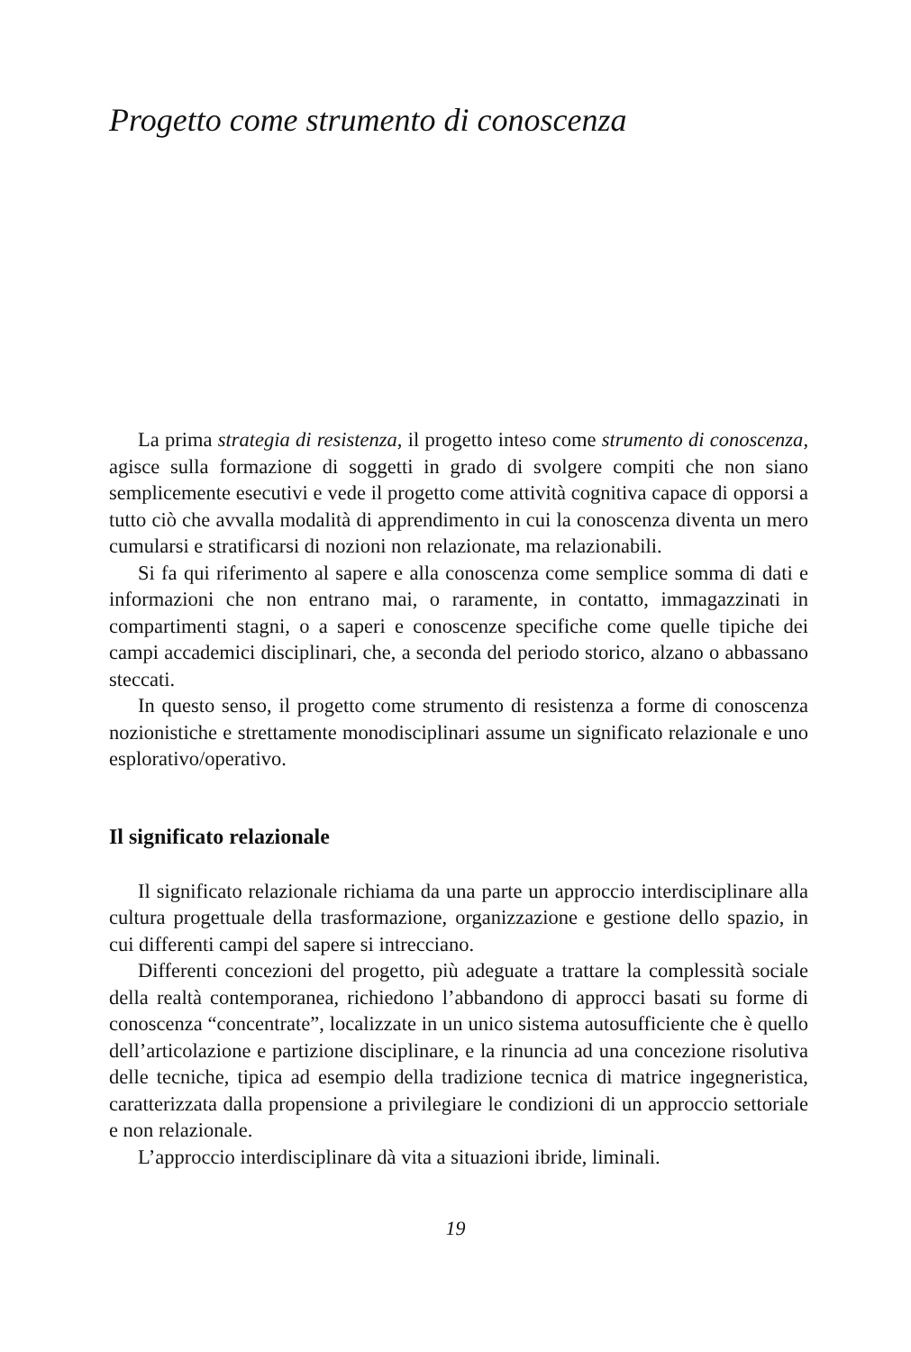Progetto come strumento di conoscenza
La prima strategia di resistenza, il progetto inteso come strumento di conoscenza, agisce sulla formazione di soggetti in grado di svolgere compiti che non siano semplicemente esecutivi e vede il progetto come attività cognitiva capace di opporsi a tutto ciò che avvalla modalità di apprendimento in cui la conoscenza diventa un mero cumularsi e stratificarsi di nozioni non relazionate, ma relazionabili.
Si fa qui riferimento al sapere e alla conoscenza come semplice somma di dati e informazioni che non entrano mai, o raramente, in contatto, immagazzinati in compartimenti stagni, o a saperi e conoscenze specifiche come quelle tipiche dei campi accademici disciplinari, che, a seconda del periodo storico, alzano o abbassano steccati.
In questo senso, il progetto come strumento di resistenza a forme di conoscenza nozionistiche e strettamente monodisciplinari assume un significato relazionale e uno esplorativo/operativo.
Il significato relazionale
Il significato relazionale richiama da una parte un approccio interdisciplinare alla cultura progettuale della trasformazione, organizzazione e gestione dello spazio, in cui differenti campi del sapere si intrecciano.
Differenti concezioni del progetto, più adeguate a trattare la complessità sociale della realtà contemporanea, richiedono l’abbandono di approcci basati su forme di conoscenza “concentrate”, localizzate in un unico sistema autosufficiente che è quello dell’articolazione e partizione disciplinare, e la rinuncia ad una concezione risolutiva delle tecniche, tipica ad esempio della tradizione tecnica di matrice ingegneristica, caratterizzata dalla propensione a privilegiare le condizioni di un approccio settoriale e non relazionale.
L’approccio interdisciplinare dà vita a situazioni ibride, liminali.
19